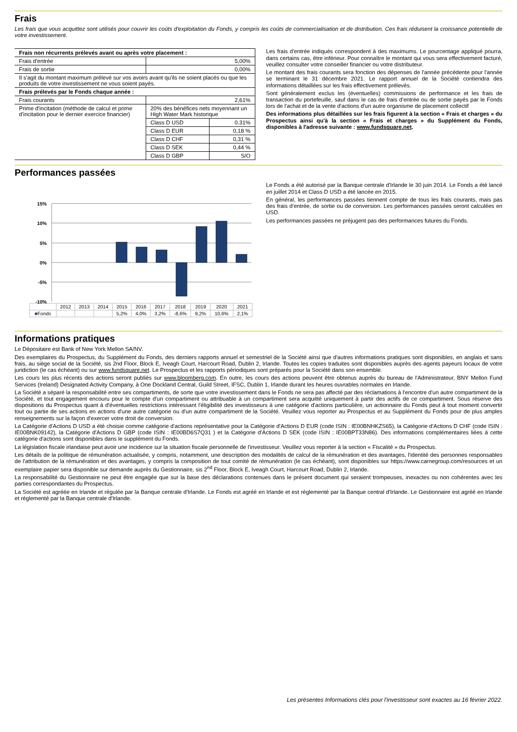Frais
Les frais que vous acquittez sont utilisés pour couvrir les coûts d'exploitation du Fonds, y compris les coûts de commercialisation et de distribution. Ces frais réduisent la croissance potentielle de votre investissement.
| Frais non récurrents prélevés avant ou après votre placement : | | |
| Frais d'entrée | 5,00% | |
| Frais de sortie | 0,00% | |
| Il s'agit du montant maximum prélevé sur vos avoirs avant qu'ils ne soient placés ou que les produits de votre investissement ne vous soient payés. | | |
| Frais prélevés par le Fonds chaque année : | | |
| Frais courants | 2,61% | |
| Prime d'incitation (méthode de calcul et prime d'incitation pour le dernier exercice financier) | 20% des bénéfices nets moyennant un High Water Mark historique | |
| | Class D USD | 0.31% |
| | Class D EUR | 0,18 % |
| | Class D CHF | 0,31 % |
| | Class D SEK | 0,44 % |
| | Class D GBP | S/O |
Les frais d'entrée indiqués correspondent à des maximums. Le pourcentage appliqué pourra, dans certains cas, être inférieur. Pour connaître le montant qui vous sera effectivement facturé, veuillez consulter votre conseiller financier ou votre distributeur.
Le montant des frais courants sera fonction des dépenses de l'année précédente pour l'année se terminant le 31 décembre 2021. Le rapport annuel de la Société contiendra des informations détaillées sur les frais effectivement prélevés.
Sont généralement exclus les (éventuelles) commissions de performance et les frais de transaction du portefeuille, sauf dans le cas de frais d'entrée ou de sortie payés par le Fonds lors de l'achat et de la vente d'actions d'un autre organisme de placement collectif
Des informations plus détaillées sur les frais figurent à la section « Frais et charges » du Prospectus ainsi qu'à la section « Frais et charges » du Supplément du Fonds, disponibles à l'adresse suivante : www.fundsquare.net.
Performances passées
15%
10%
5%
0%
-5%
-10%
| | 2012 | 2013 | 2014 | 2015 | 2016 | 2017 | 2018 | 2019 | 2020 | 2021 |
| ■ Fonds | | | | 5,2% | 4,0% | 3,2% | -8,6% | 9,2% | 10,6% | 2,1% |
Le Fonds a été autorisé par la Banque centrale d'Irlande le 30 juin 2014. Le Fonds a été lancé en juillet 2014 et Class D USD a été lancée en 2015.
En général, les performances passées tiennent compte de tous les frais courants, mais pas des frais d'entrée, de sortie ou de conversion. Les performances passées seront calculées en USD.
Les performances passées ne préjugent pas des performances futures du Fonds.
Informations pratiques
Le Dépositaire est Bank of New York Mellon SA/NV.
Des exemplaires du Prospectus, du Supplément du Fonds, des derniers rapports annuel et semestriel de la Société ainsi que d'autres informations pratiques sont disponibles, en anglais et sans frais, au siège social de la Société, sis 2nd Floor, Block E, Iveagh Court, Harcourt Road, Dublin 2, Irlande. Toutes les copies traduites sont disponibles auprès des agents payeurs locaux de votre juridiction (le cas échéant) ou sur www.fundsquare.net. Le Prospectus et les rapports périodiques sont préparés pour la Société dans son ensemble.
Les cours les plus récents des actions seront publiés sur www.bloomberg.com. En outre, les cours des actions peuvent être obtenus auprès du bureau de l'Administrateur, BNY Mellon Fund Services (Ireland) Designated Activity Company, à One Dockland Central, Guild Street, IFSC, Dublin 1, Irlande durant les heures ouvrables normales en Irlande.
La Société a séparé la responsabilité entre ses compartiments, de sorte que votre investissement dans le Fonds ne sera pas affecté par des réclamations à l'encontre d'un autre compartiment de la Société, et tout engagement encouru pour le compte d'un compartiment ou attribuable à un compartiment sera acquitté uniquement à partir des actifs de ce compartiment. Sous réserve des dispositions du Prospectus quant à d'éventuelles restrictions intéressant l'éligibilité des investisseurs à une catégorie d'actions particulière, un actionnaire du Fonds peut à tout moment convertir tout ou partie de ses actions en actions d'une autre catégorie ou d'un autre compartiment de la Société. Veuillez vous reporter au Prospectus et au Supplément du Fonds pour de plus amples renseignements sur la façon d'exercer votre droit de conversion.
La Catégorie d'Actions D USD a été choisie comme catégorie d'actions représentative pour la Catégorie d'Actions D EUR (code ISIN : IE00BNHKZS65), la Catégorie d'Actions D CHF (code ISIN : IE00BNK09142), la Catégorie d'Actions D GBP (code ISIN : IE00BD6S7Q31 ) et la Catégorie d'Actions D SEK (code ISIN : IE00BPT33N86). Des informations complémentaires liées à cette catégorie d'actions sont disponibles dans le supplément du Fonds.
La législation fiscale irlandaise peut avoir une incidence sur la situation fiscale personnelle de l'investisseur. Veuillez vous reporter à la section « Fiscalité » du Prospectus.
Les détails de la politique de rémunération actualisée, y compris, notamment, une description des modalités de calcul de la rémunération et des avantages, l'identité des personnes responsables de l'attribution de la rémunération et des avantages, y compris la composition de tout comité de rémunération (le cas échéant), sont disponibles sur https://www.carnegroup.com/resources et un exemplaire papier sera disponible sur demande auprès du Gestionnaire, sis 2<sup>nd</sup> Floor, Block E, Iveagh Court, Harcourt Road, Dublin 2, Irlande.
La responsabilité du Gestionnaire ne peut être engagée que sur la base des déclarations contenues dans le présent document qui seraient trompeuses, inexactes ou non cohérentes avec les parties correspondantes du Prospectus.
La Société est agréée en Irlande et régulée par la Banque centrale d'Irlande. Le Fonds est agréé en Irlande et est réglementé par la Banque central d'Irlande. Le Gestionnaire est agréé en Irlande et réglementé par la Banque centrale d'Irlande.
Les présentes Informations clés pour l'investisseur sont exactes au 16 février 2022.